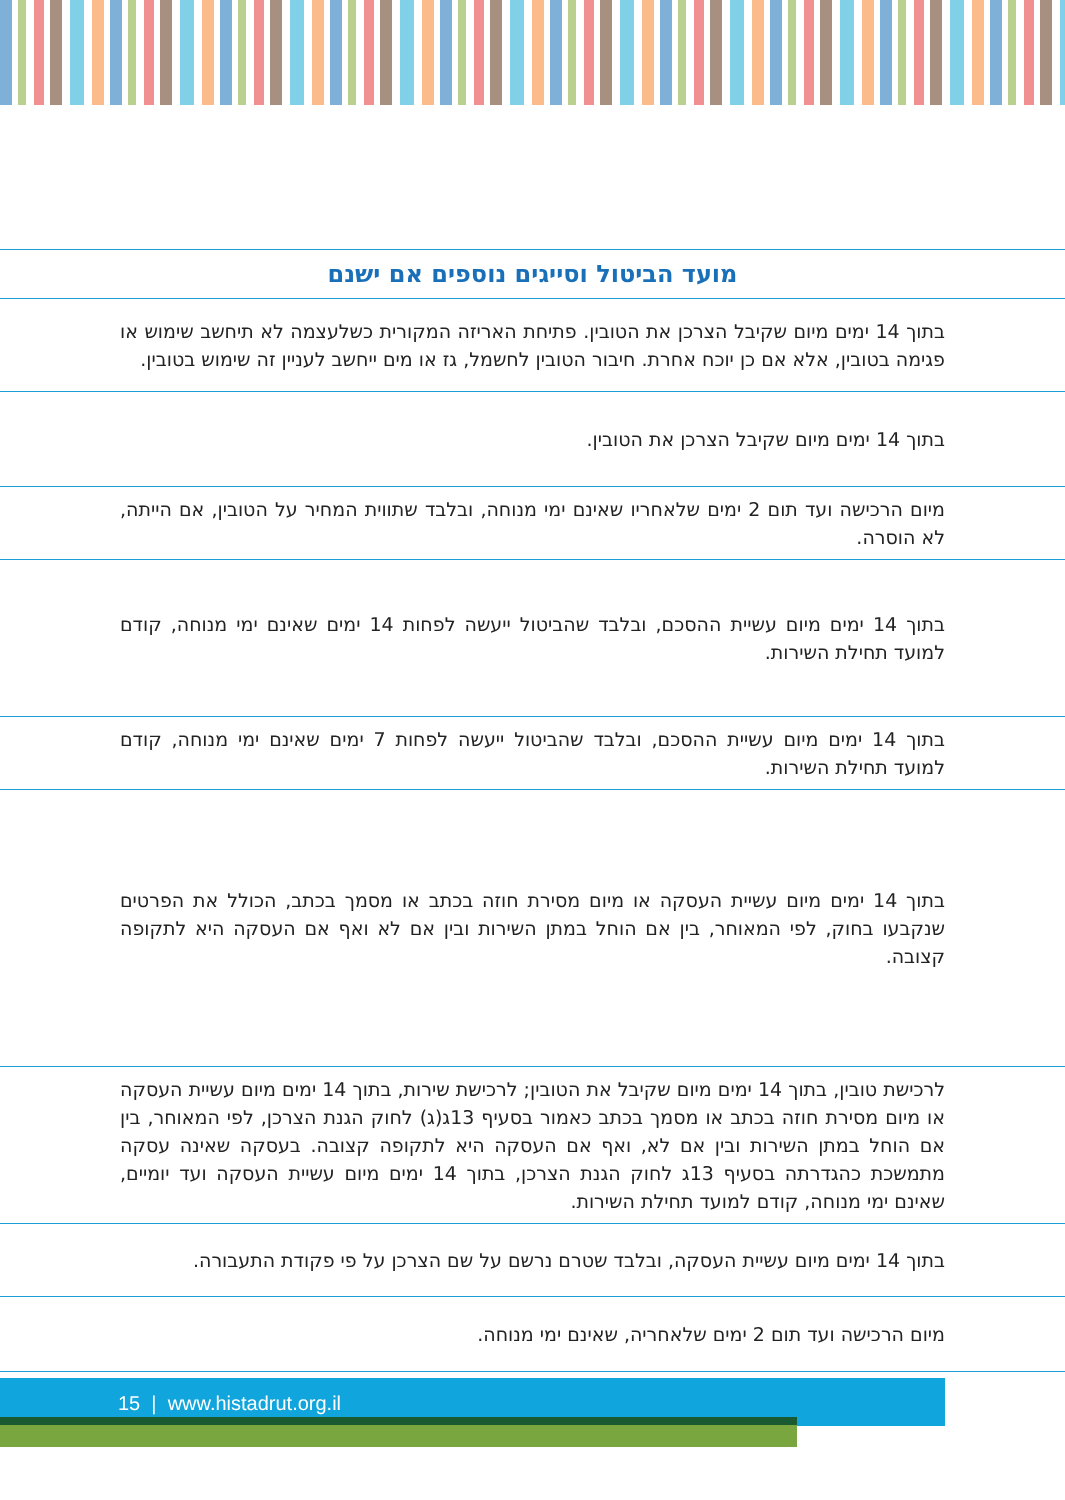| מועד הביטול וסייגים נוספים אם ישנם |
| --- |
| בתוך 14 ימים מיום שקיבל הצרכן את הטובין. פתיחת האריזה המקורית כשלעצמה לא תיחשב שימוש או פגימה בטובין, אלא אם כן יוכח אחרת. חיבור הטובין לחשמל, גז או מים ייחשב לעניין זה שימוש בטובין. |
| בתוך 14 ימים מיום שקיבל הצרכן את הטובין. |
| מיום הרכישה ועד תום 2 ימים שלאחריו שאינם ימי מנוחה, ובלבד שתווית המחיר על הטובין, אם הייתה, לא הוסרה. |
| בתוך 14 ימים מיום עשיית ההסכם, ובלבד שהביטול ייעשה לפחות 14 ימים שאינם ימי מנוחה, קודם למועד תחילת השירות. |
| בתוך 14 ימים מיום עשיית ההסכם, ובלבד שהביטול ייעשה לפחות 7 ימים שאינם ימי מנוחה, קודם למועד תחילת השירות. |
| בתוך 14 ימים מיום עשיית העסקה או מיום מסירת חוזה בכתב או מסמך בכתב, הכולל את הפרטים שנקבעו בחוק, לפי המאוחר, בין אם הוחל במתן השירות ובין אם לא ואף אם העסקה היא לתקופה קצובה. |
| לרכישת טובין, בתוך 14 ימים מיום שקיבל את הטובין; לרכישת שירות, בתוך 14 ימים מיום עשיית העסקה או מיום מסירת חוזה בכתב או מסמך בכתב כאמור בסעיף 13ג(ג) לחוק הגנת הצרכן, לפי המאוחר, בין אם הוחל במתן השירות ובין אם לא, ואף אם העסקה היא לתקופה קצובה. בעסקה שאינה עסקה מתמשכת כהגדרתה בסעיף 13ג לחוק הגנת הצרכן, בתוך 14 ימים מיום עשיית העסקה ועד יומיים, שאינם ימי מנוחה, קודם למועד תחילת השירות. |
| בתוך 14 ימים מיום עשיית העסקה, ובלבד שטרם נרשם על שם הצרכן על פי פקודת התעבורה. |
| מיום הרכישה ועד תום 2 ימים שלאחריה, שאינם ימי מנוחה. |
15 | www.histadrut.org.il